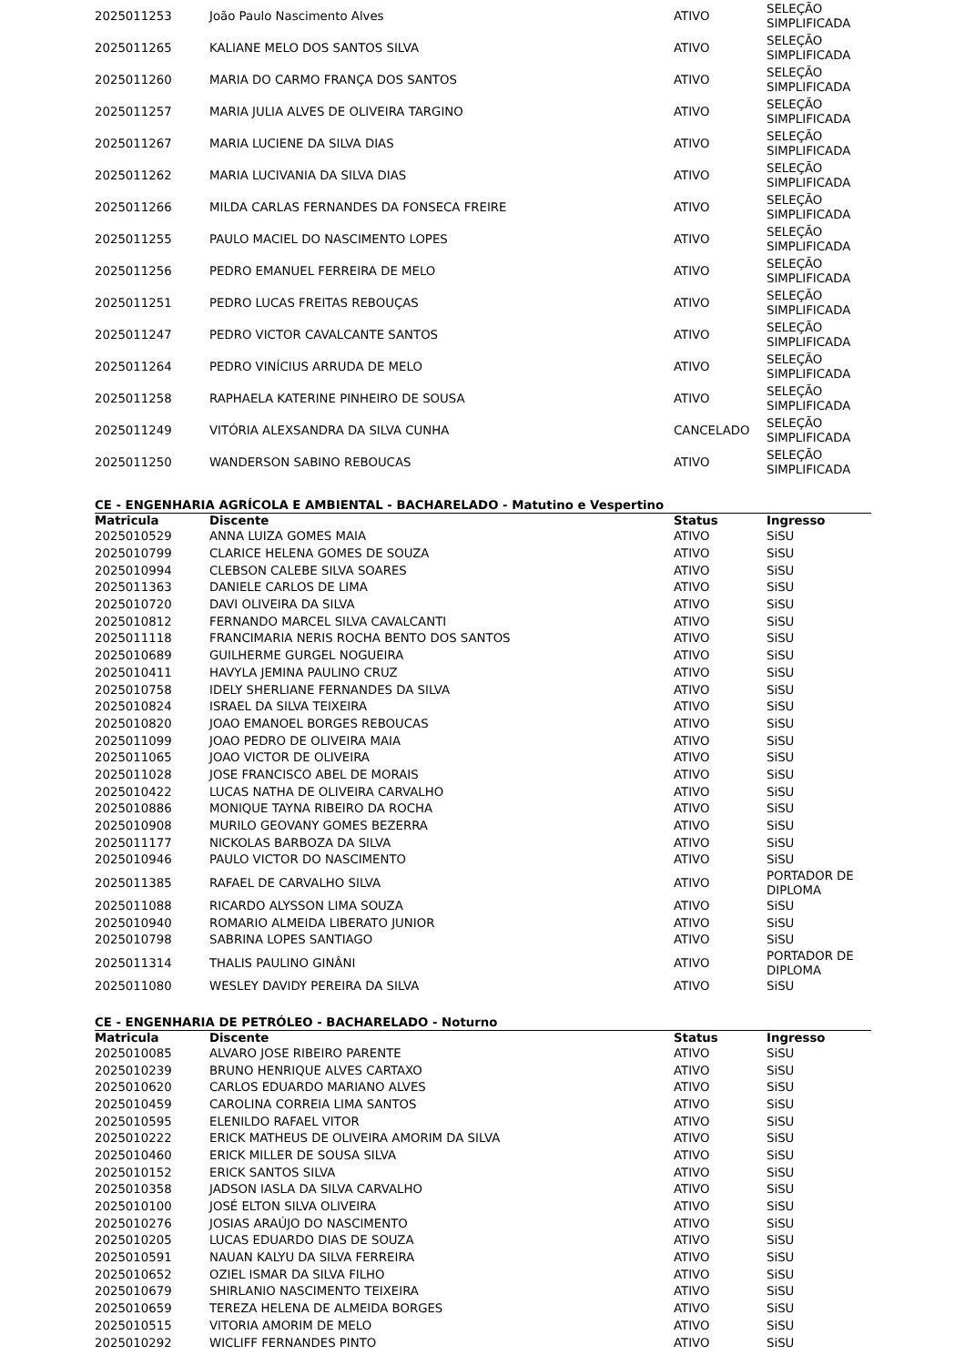| 2025011253 | João Paulo Nascimento Alves | ATIVO | SELEÇÃO SIMPLIFICADA |
| 2025011265 | KALIANE MELO DOS SANTOS SILVA | ATIVO | SELEÇÃO SIMPLIFICADA |
| 2025011260 | MARIA DO CARMO FRANÇA DOS SANTOS | ATIVO | SELEÇÃO SIMPLIFICADA |
| 2025011257 | MARIA JULIA ALVES DE OLIVEIRA TARGINO | ATIVO | SELEÇÃO SIMPLIFICADA |
| 2025011267 | MARIA LUCIENE DA SILVA DIAS | ATIVO | SELEÇÃO SIMPLIFICADA |
| 2025011262 | MARIA LUCIVANIA DA SILVA DIAS | ATIVO | SELEÇÃO SIMPLIFICADA |
| 2025011266 | MILDA CARLAS FERNANDES DA FONSECA FREIRE | ATIVO | SELEÇÃO SIMPLIFICADA |
| 2025011255 | PAULO MACIEL DO NASCIMENTO LOPES | ATIVO | SELEÇÃO SIMPLIFICADA |
| 2025011256 | PEDRO EMANUEL FERREIRA DE MELO | ATIVO | SELEÇÃO SIMPLIFICADA |
| 2025011251 | PEDRO LUCAS FREITAS REBOUÇAS | ATIVO | SELEÇÃO SIMPLIFICADA |
| 2025011247 | PEDRO VICTOR CAVALCANTE SANTOS | ATIVO | SELEÇÃO SIMPLIFICADA |
| 2025011264 | PEDRO VINÍCIUS ARRUDA DE MELO | ATIVO | SELEÇÃO SIMPLIFICADA |
| 2025011258 | RAPHAELA KATERINE PINHEIRO DE SOUSA | ATIVO | SELEÇÃO SIMPLIFICADA |
| 2025011249 | VITÓRIA ALEXSANDRA DA SILVA CUNHA | CANCELADO | SELEÇÃO SIMPLIFICADA |
| 2025011250 | WANDERSON SABINO REBOUCAS | ATIVO | SELEÇÃO SIMPLIFICADA |
CE - ENGENHARIA AGRÍCOLA E AMBIENTAL - BACHARELADO - Matutino e Vespertino
| Matricula | Discente | Status | Ingresso |
| --- | --- | --- | --- |
| 2025010529 | ANNA LUIZA GOMES MAIA | ATIVO | SiSU |
| 2025010799 | CLARICE HELENA GOMES DE SOUZA | ATIVO | SiSU |
| 2025010994 | CLEBSON CALEBE SILVA SOARES | ATIVO | SiSU |
| 2025011363 | DANIELE CARLOS DE LIMA | ATIVO | SiSU |
| 2025010720 | DAVI OLIVEIRA DA SILVA | ATIVO | SiSU |
| 2025010812 | FERNANDO MARCEL SILVA CAVALCANTI | ATIVO | SiSU |
| 2025011118 | FRANCIMARIA NERIS ROCHA BENTO DOS SANTOS | ATIVO | SiSU |
| 2025010689 | GUILHERME GURGEL NOGUEIRA | ATIVO | SiSU |
| 2025010411 | HAVYLA JEMINA PAULINO CRUZ | ATIVO | SiSU |
| 2025010758 | IDELY SHERLIANE FERNANDES DA SILVA | ATIVO | SiSU |
| 2025010824 | ISRAEL DA SILVA TEIXEIRA | ATIVO | SiSU |
| 2025010820 | JOAO EMANOEL BORGES REBOUCAS | ATIVO | SiSU |
| 2025011099 | JOAO PEDRO DE OLIVEIRA MAIA | ATIVO | SiSU |
| 2025011065 | JOAO VICTOR DE OLIVEIRA | ATIVO | SiSU |
| 2025011028 | JOSE FRANCISCO ABEL DE MORAIS | ATIVO | SiSU |
| 2025010422 | LUCAS NATHA DE OLIVEIRA CARVALHO | ATIVO | SiSU |
| 2025010886 | MONIQUE TAYNA RIBEIRO DA ROCHA | ATIVO | SiSU |
| 2025010908 | MURILO GEOVANY GOMES BEZERRA | ATIVO | SiSU |
| 2025011177 | NICKOLAS BARBOZA DA SILVA | ATIVO | SiSU |
| 2025010946 | PAULO VICTOR DO NASCIMENTO | ATIVO | SiSU |
| 2025011385 | RAFAEL DE CARVALHO SILVA | ATIVO | PORTADOR DE DIPLOMA |
| 2025011088 | RICARDO ALYSSON LIMA SOUZA | ATIVO | SiSU |
| 2025010940 | ROMARIO ALMEIDA LIBERATO JUNIOR | ATIVO | SiSU |
| 2025010798 | SABRINA LOPES SANTIAGO | ATIVO | SiSU |
| 2025011314 | THALIS PAULINO GINÂNI | ATIVO | PORTADOR DE DIPLOMA |
| 2025011080 | WESLEY DAVIDY PEREIRA DA SILVA | ATIVO | SiSU |
CE - ENGENHARIA DE PETRÓLEO - BACHARELADO - Noturno
| Matricula | Discente | Status | Ingresso |
| --- | --- | --- | --- |
| 2025010085 | ALVARO JOSE RIBEIRO PARENTE | ATIVO | SiSU |
| 2025010239 | BRUNO HENRIQUE ALVES CARTAXO | ATIVO | SiSU |
| 2025010620 | CARLOS EDUARDO MARIANO ALVES | ATIVO | SiSU |
| 2025010459 | CAROLINA CORREIA LIMA SANTOS | ATIVO | SiSU |
| 2025010595 | ELENILDO RAFAEL VITOR | ATIVO | SiSU |
| 2025010222 | ERICK MATHEUS DE OLIVEIRA AMORIM DA SILVA | ATIVO | SiSU |
| 2025010460 | ERICK MILLER DE SOUSA SILVA | ATIVO | SiSU |
| 2025010152 | ERICK SANTOS SILVA | ATIVO | SiSU |
| 2025010358 | JADSON IASLA DA SILVA CARVALHO | ATIVO | SiSU |
| 2025010100 | JOSÉ ELTON SILVA OLIVEIRA | ATIVO | SiSU |
| 2025010276 | JOSIAS ARAÚJO DO NASCIMENTO | ATIVO | SiSU |
| 2025010205 | LUCAS EDUARDO DIAS DE SOUZA | ATIVO | SiSU |
| 2025010591 | NAUAN KALYU DA SILVA FERREIRA | ATIVO | SiSU |
| 2025010652 | OZIEL ISMAR DA SILVA FILHO | ATIVO | SiSU |
| 2025010679 | SHIRLANIO NASCIMENTO TEIXEIRA | ATIVO | SiSU |
| 2025010659 | TEREZA HELENA DE ALMEIDA BORGES | ATIVO | SiSU |
| 2025010515 | VITORIA AMORIM DE MELO | ATIVO | SiSU |
| 2025010292 | WICLIFF FERNANDES PINTO | ATIVO | SiSU |